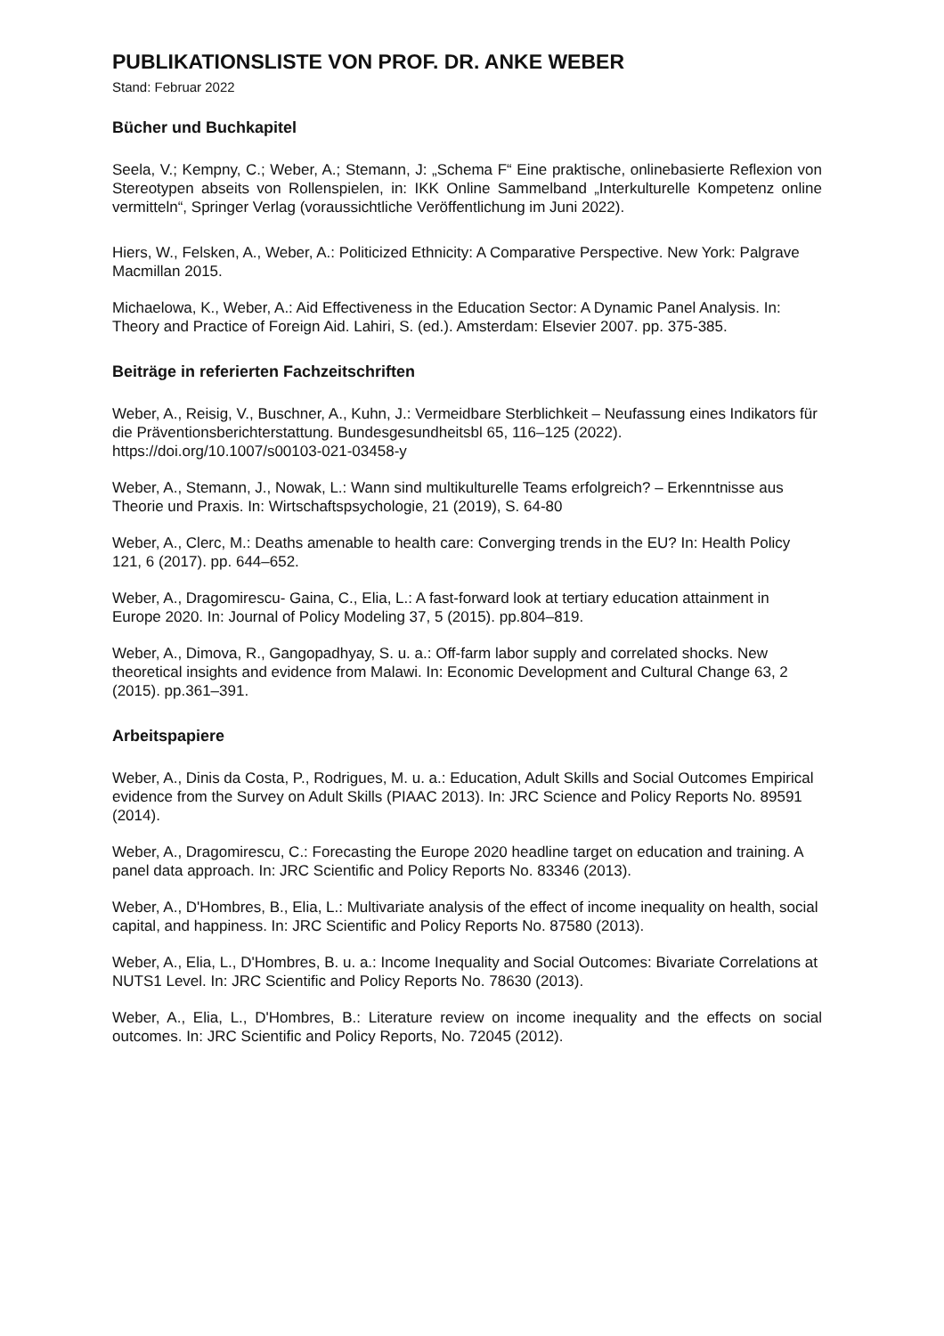PUBLIKATIONSLISTE VON PROF. DR. ANKE WEBER
Stand: Februar 2022
Bücher und Buchkapitel
Seela, V.; Kempny, C.; Weber, A.; Stemann, J: „Schema F“ Eine praktische, onlinebasierte Reflexion von Stereotypen abseits von Rollenspielen, in: IKK Online Sammelband „Interkulturelle Kompetenz online vermitteln“, Springer Verlag (voraussichtliche Veröffentlichung im Juni 2022).
Hiers, W., Felsken, A., Weber, A.: Politicized Ethnicity: A Comparative Perspective. New York: Palgrave Macmillan 2015.
Michaelowa, K., Weber, A.: Aid Effectiveness in the Education Sector: A Dynamic Panel Analysis. In: Theory and Practice of Foreign Aid. Lahiri, S. (ed.). Amsterdam: Elsevier 2007. pp. 375-385.
Beiträge in referierten Fachzeitschriften
Weber, A., Reisig, V., Buschner, A., Kuhn, J.: Vermeidbare Sterblichkeit – Neufassung eines Indikators für die Präventionsberichterstattung. Bundesgesundheitsbl 65, 116–125 (2022). https://doi.org/10.1007/s00103-021-03458-y
Weber, A., Stemann, J., Nowak, L.: Wann sind multikulturelle Teams erfolgreich? – Erkenntnisse aus Theorie und Praxis. In: Wirtschaftspsychologie, 21 (2019), S. 64-80
Weber, A., Clerc, M.: Deaths amenable to health care: Converging trends in the EU? In: Health Policy 121, 6 (2017). pp. 644–652.
Weber, A., Dragomirescu- Gaina, C., Elia, L.: A fast-forward look at tertiary education attainment in Europe 2020. In: Journal of Policy Modeling 37, 5 (2015). pp.804–819.
Weber, A., Dimova, R., Gangopadhyay, S. u. a.: Off-farm labor supply and correlated shocks. New theoretical insights and evidence from Malawi. In: Economic Development and Cultural Change 63, 2 (2015). pp.361–391.
Arbeitspapiere
Weber, A., Dinis da Costa, P., Rodrigues, M. u. a.: Education, Adult Skills and Social Outcomes Empirical evidence from the Survey on Adult Skills (PIAAC 2013). In: JRC Science and Policy Reports No. 89591 (2014).
Weber, A., Dragomirescu, C.: Forecasting the Europe 2020 headline target on education and training. A panel data approach. In: JRC Scientific and Policy Reports No. 83346 (2013).
Weber, A., D'Hombres, B., Elia, L.: Multivariate analysis of the effect of income inequality on health, social capital, and happiness. In: JRC Scientific and Policy Reports No. 87580 (2013).
Weber, A., Elia, L., D'Hombres, B. u. a.: Income Inequality and Social Outcomes: Bivariate Correlations at NUTS1 Level. In: JRC Scientific and Policy Reports No. 78630 (2013).
Weber, A., Elia, L., D'Hombres, B.: Literature review on income inequality and the effects on social outcomes. In: JRC Scientific and Policy Reports, No. 72045 (2012).